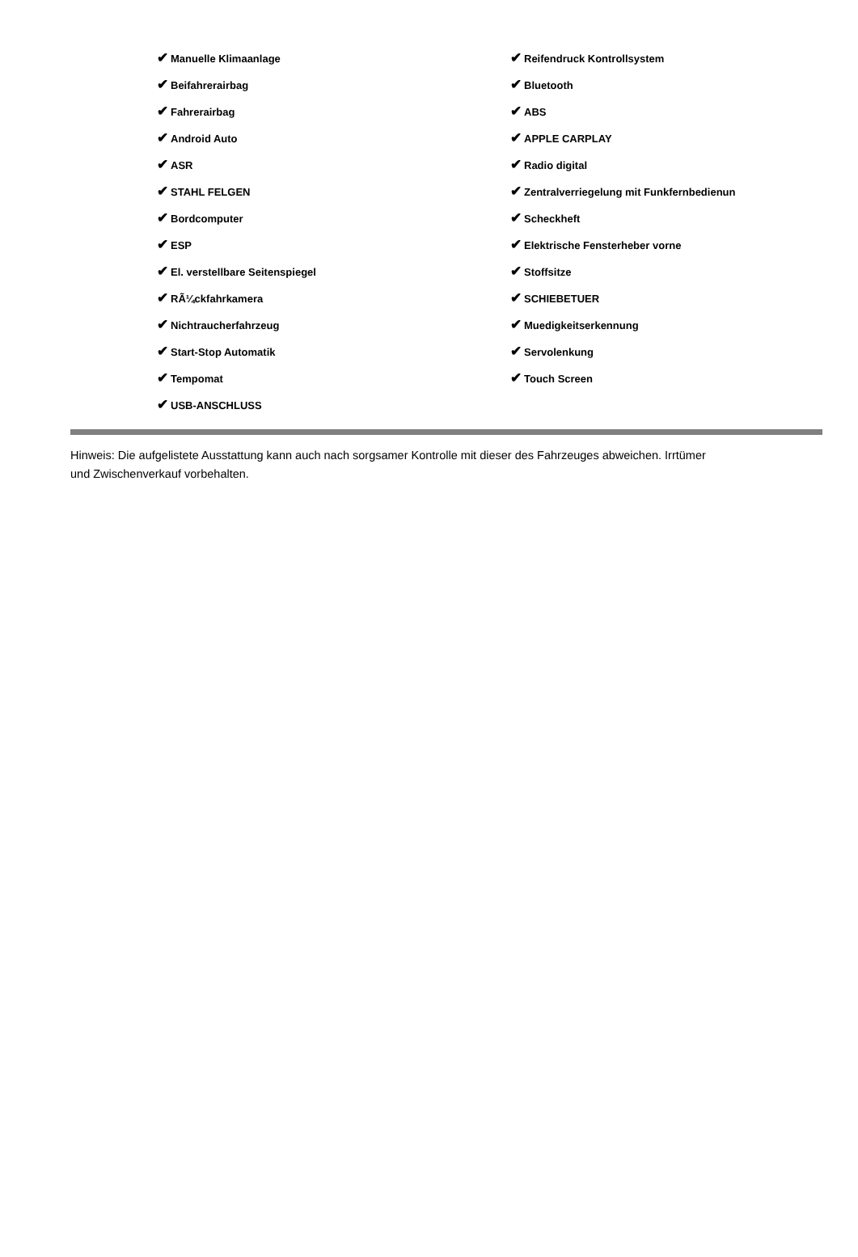| ✔ Manuelle Klimaanlage | ✔ Reifendruck Kontrollsystem |
| ✔ Beifahrerairbag | ✔ Bluetooth |
| ✔ Fahrerairbag | ✔ ABS |
| ✔ Android Auto | ✔ APPLE CARPLAY |
| ✔ ASR | ✔ Radio digital |
| ✔ STAHL FELGEN | ✔ Zentralverriegelung mit Funkfernbedienun |
| ✔ Bordcomputer | ✔ Scheckheft |
| ✔ ESP | ✔ Elektrische Fensterheber vorne |
| ✔ El. verstellbare Seitenspiegel | ✔ Stoffsitze |
| ✔ RÃ¼ckfahrkamera | ✔ SCHIEBETUER |
| ✔ Nichtraucherfahrzeug | ✔ Muedigkeitserkennung |
| ✔ Start-Stop Automatik | ✔ Servolenkung |
| ✔ Tempomat | ✔ Touch Screen |
| ✔ USB-ANSCHLUSS | |
Hinweis: Die aufgelistete Ausstattung kann auch nach sorgsamer Kontrolle mit dieser des Fahrzeuges abweichen. Irrtümer und Zwischenverkauf vorbehalten.